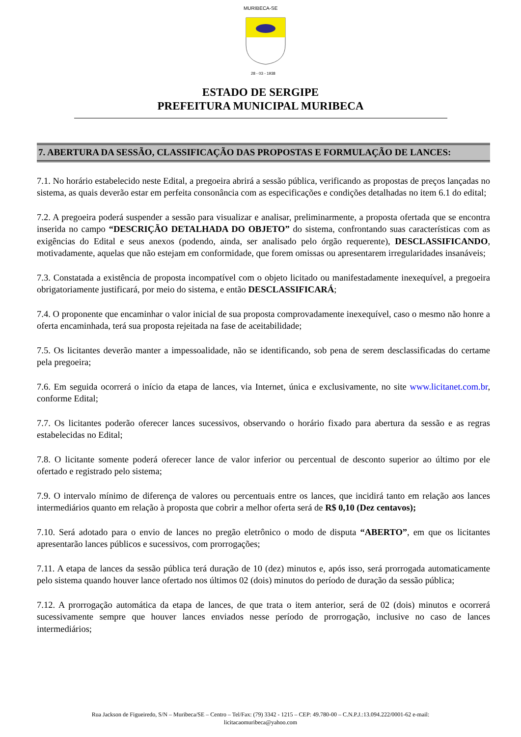MURIBECA-SE
28 - 03 - 1938
ESTADO DE SERGIPE
PREFEITURA MUNICIPAL MURIBECA
7. ABERTURA DA SESSÃO, CLASSIFICAÇÃO DAS PROPOSTAS E FORMULAÇÃO DE LANCES:
7.1. No horário estabelecido neste Edital, a pregoeira abrirá a sessão pública, verificando as propostas de preços lançadas no sistema, as quais deverão estar em perfeita consonância com as especificações e condições detalhadas no item 6.1 do edital;
7.2. A pregoeira poderá suspender a sessão para visualizar e analisar, preliminarmente, a proposta ofertada que se encontra inserida no campo “DESCRIÇÃO DETALHADA DO OBJETO” do sistema, confrontando suas características com as exigências do Edital e seus anexos (podendo, ainda, ser analisado pelo órgão requerente), DESCLASSIFICANDO, motivadamente, aquelas que não estejam em conformidade, que forem omissas ou apresentarem irregularidades insanáveis;
7.3. Constatada a existência de proposta incompatível com o objeto licitado ou manifestadamente inexequível, a pregoeira obrigatoriamente justificará, por meio do sistema, e então DESCLASSIFICARÁ;
7.4. O proponente que encaminhar o valor inicial de sua proposta comprovadamente inexequível, caso o mesmo não honre a oferta encaminhada, terá sua proposta rejeitada na fase de aceitabilidade;
7.5. Os licitantes deverão manter a impessoalidade, não se identificando, sob pena de serem desclassificadas do certame pela pregoeira;
7.6. Em seguida ocorrerá o início da etapa de lances, via Internet, única e exclusivamente, no site www.licitanet.com.br, conforme Edital;
7.7. Os licitantes poderão oferecer lances sucessivos, observando o horário fixado para abertura da sessão e as regras estabelecidas no Edital;
7.8. O licitante somente poderá oferecer lance de valor inferior ou percentual de desconto superior ao último por ele ofertado e registrado pelo sistema;
7.9. O intervalo mínimo de diferença de valores ou percentuais entre os lances, que incidirá tanto em relação aos lances intermediários quanto em relação à proposta que cobrir a melhor oferta será de R$ 0,10 (Dez centavos);
7.10. Será adotado para o envio de lances no pregão eletrônico o modo de disputa “ABERTO”, em que os licitantes apresentarão lances públicos e sucessivos, com prorrogações;
7.11. A etapa de lances da sessão pública terá duração de 10 (dez) minutos e, após isso, será prorrogada automaticamente pelo sistema quando houver lance ofertado nos últimos 02 (dois) minutos do período de duração da sessão pública;
7.12. A prorrogação automática da etapa de lances, de que trata o item anterior, será de 02 (dois) minutos e ocorrerá sucessivamente sempre que houver lances enviados nesse período de prorrogação, inclusive no caso de lances intermediários;
Rua Jackson de Figueiredo, S/N – Muribeca/SE – Centro – Tel/Fax: (79) 3342 - 1215 – CEP: 49.780-00 – C.N.P.J.:13.094.222/0001-62 e-mail:
licitacaomuribeca@yahoo.com